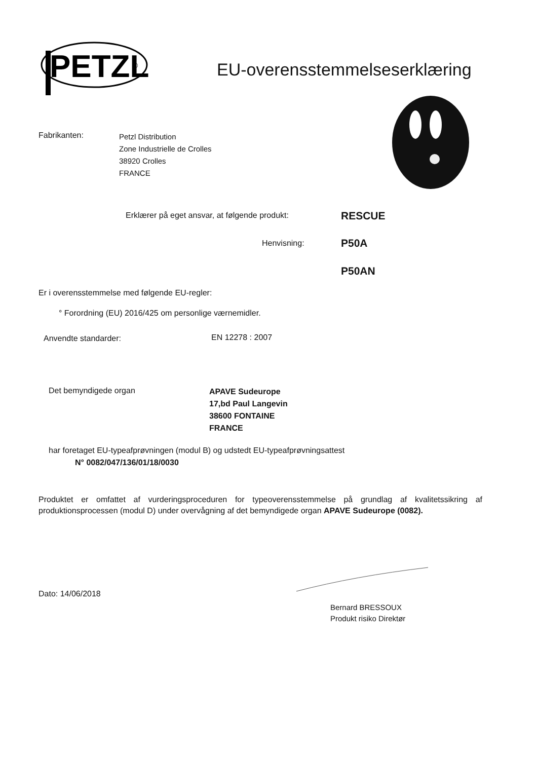PETZL
®
EU-overensstemmelseserklæring
Fabrikanten:
Petzl Distribution
Zone Industrielle de Crolles
38920 Crolles
FRANCE
Erklærer på eget ansvar, at følgende produkt:
RESCUE
Henvisning: P50A
P50AN
Er i overensstemmelse med følgende EU-regler:
° Forordning (EU) 2016/425 om personlige værnemidler.
Anvendte standarder: EN 12278 : 2007
Det bemyndigede organ
APAVE Sudeurope
17,bd Paul Langevin
38600 FONTAINE
FRANCE
har foretaget EU-typeafprøvningen (modul B) og udstedt EU-typeafprøvningsattest
N° 0082/047/136/01/18/0030
Produktet er omfattet af vurderingsproceduren for typeoverensstemmelse på grundlag af kvalitetssikring af produktionsprocessen (modul D) under overvågning af det bemyndigede organ APAVE Sudeurope (0082).
Dato: 14/06/2018
Bernard BRESSOUX
Produkt risiko Direktør